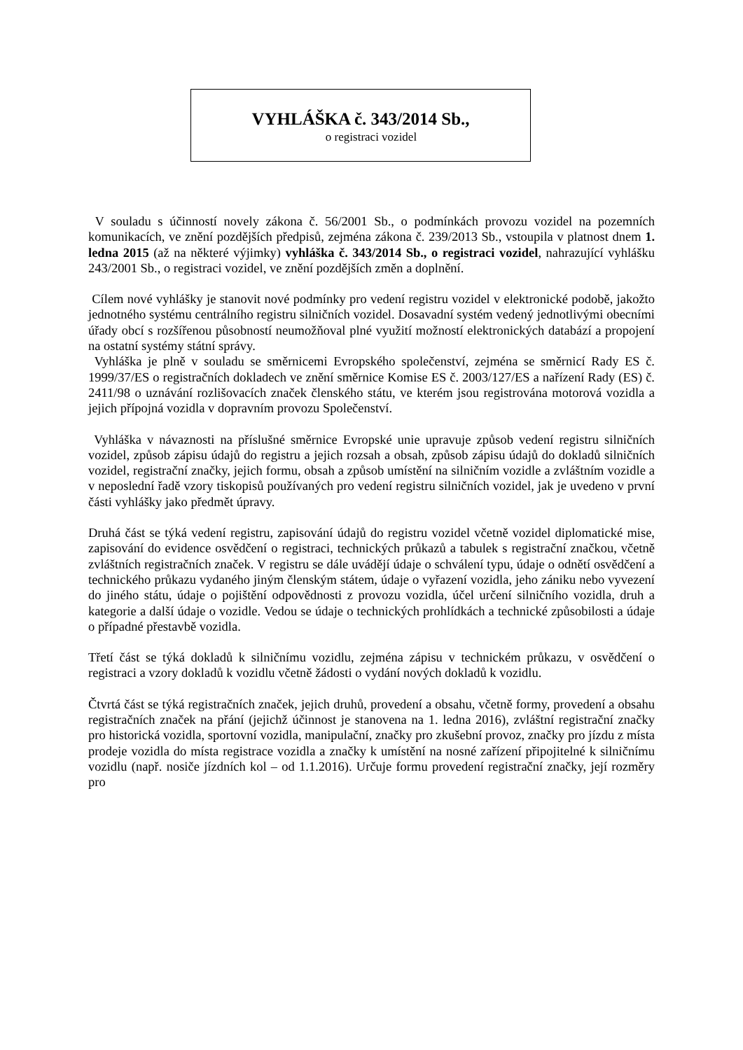VYHLÁŠKA č. 343/2014 Sb.,
o registraci vozidel
V souladu s účinností novely zákona č. 56/2001 Sb., o podmínkách provozu vozidel na pozemních komunikacích, ve znění pozdějších předpisů, zejména zákona č. 239/2013 Sb., vstoupila v platnost dnem 1. ledna 2015 (až na některé výjimky) vyhláška č. 343/2014 Sb., o registraci vozidel, nahrazující vyhlášku 243/2001 Sb., o registraci vozidel, ve znění pozdějších změn a doplnění.
Cílem nové vyhlášky je stanovit nové podmínky pro vedení registru vozidel v elektronické podobě, jakožto jednotného systému centrálního registru silničních vozidel. Dosavadní systém vedený jednotlivými obecními úřady obcí s rozšířenou působností neumožňoval plné využití možností elektronických databází a propojení na ostatní systémy státní správy.
Vyhláška je plně v souladu se směrnicemi Evropského společenství, zejména se směrnicí Rady ES č. 1999/37/ES o registračních dokladech ve znění směrnice Komise ES č. 2003/127/ES a nařízení Rady (ES) č. 2411/98 o uznávání rozlišovacích značek členského státu, ve kterém jsou registrována motorová vozidla a jejich přípojná vozidla v dopravním provozu Společenství.
Vyhláška v návaznosti na příslušné směrnice Evropské unie upravuje způsob vedení registru silničních vozidel, způsob zápisu údajů do registru a jejich rozsah a obsah, způsob zápisu údajů do dokladů silničních vozidel, registrační značky, jejich formu, obsah a způsob umístění na silničním vozidle a zvláštním vozidle a v neposlední řadě vzory tiskopisů používaných pro vedení registru silničních vozidel, jak je uvedeno v první části vyhlášky jako předmět úpravy.
Druhá část se týká vedení registru, zapisování údajů do registru vozidel včetně vozidel diplomatické mise, zapisování do evidence osvědčení o registraci, technických průkazů a tabulek s registrační značkou, včetně zvláštních registračních značek. V registru se dále uvádějí údaje o schválení typu, údaje o odnětí osvědčení a technického průkazu vydaného jiným členským státem, údaje o vyřazení vozidla, jeho zániku nebo vyvezení do jiného státu, údaje o pojištění odpovědnosti z provozu vozidla, účel určení silničního vozidla, druh a kategorie a další údaje o vozidle. Vedou se údaje o technických prohlídkách a technické způsobilosti a údaje o případné přestavbě vozidla.
Třetí část se týká dokladů k silničnímu vozidlu, zejména zápisu v technickém průkazu, v osvědčení o registraci a vzory dokladů k vozidlu včetně žádosti o vydání nových dokladů k vozidlu.
Čtvrtá část se týká registračních značek, jejich druhů, provedení a obsahu, včetně formy, provedení a obsahu registračních značek na přání (jejichž účinnost je stanovena na 1. ledna 2016), zvláštní registrační značky pro historická vozidla, sportovní vozidla, manipulační, značky pro zkušební provoz, značky pro jízdu z místa prodeje vozidla do místa registrace vozidla a značky k umístění na nosné zařízení připojitelné k silničnímu vozidlu (např. nosiče jízdních kol – od 1.1.2016). Určuje formu provedení registrační značky, její rozměry pro